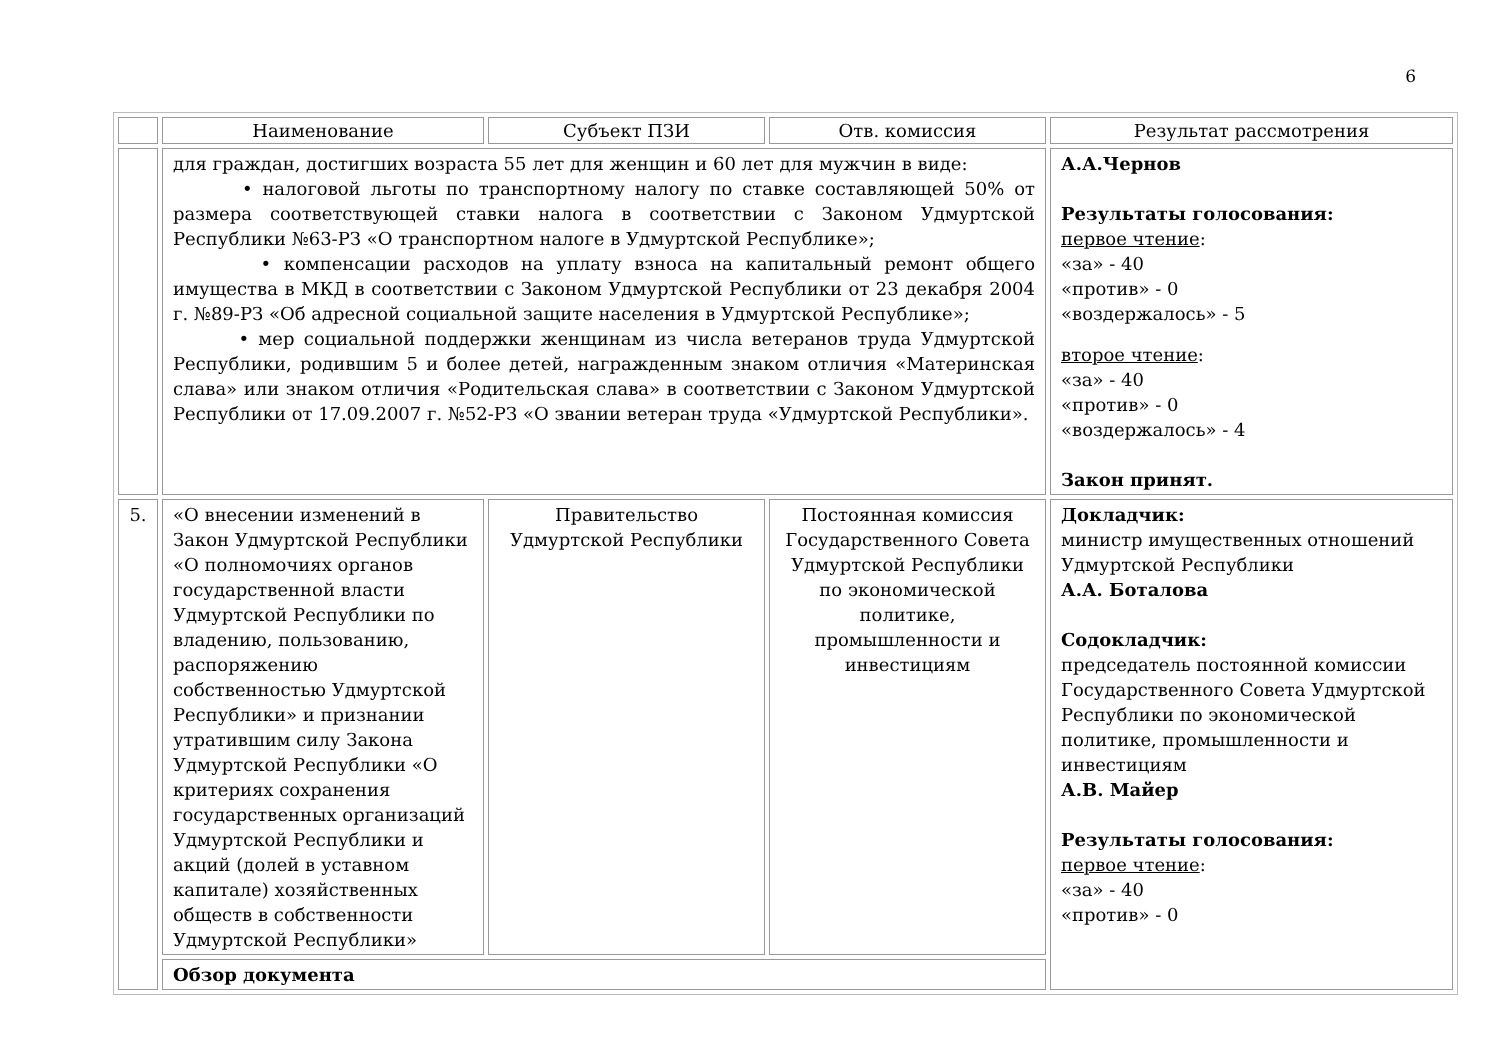6
| | Наименование | Субъект ПЗИ | Отв. комиссия | Результат рассмотрения |
| | для граждан, достигших возраста 55 лет для женщин и 60 лет для мужчин в виде: • налоговой льготы по транспортному налогу по ставке составляющей 50% от размера соответствующей ставки налога в соответствии с Законом Удмуртской Республики №63-РЗ «О транспортном налоге в Удмуртской Республике»; • компенсации расходов на уплату взноса на капитальный ремонт общего имущества в МКД в соответствии с Законом Удмуртской Республики от 23 декабря 2004 г. №89-РЗ «Об адресной социальной защите населения в Удмуртской Республике»; • мер социальной поддержки женщинам из числа ветеранов труда Удмуртской Республики, родившим 5 и более детей, награжденным знаком отличия «Материнская слава» или знаком отличия «Родительская слава» в соответствии с Законом Удмуртской Республики от 17.09.2007 г. №52-РЗ «О звании ветеран труда «Удмуртской Республики». | | | А.А.Чернов Результаты голосования: первое чтение : «за» - 40 «против» - 0 «воздержалось» - 5 второе чтение : «за» - 40 «против» - 0 «воздержалось» - 4 Закон принят. |
| 5. | «О внесении изменений в Закон Удмуртской Республики «О полномочиях органов государственной власти Удмуртской Республики по владению, пользованию, распоряжению собственностью Удмуртской Республики» и признании утратившим силу Закона Удмуртской Республики «О критериях сохранения государственных организаций Удмуртской Республики и акций (долей в уставном капитале) хозяйственных обществ в собственности Удмуртской Республики» | Правительство Удмуртской Республики | Постоянная комиссия Государственного Совета Удмуртской Республики по экономической политике, промышленности и инвестициям | Докладчик: министр имущественных отношений Удмуртской Республики А.А. Боталова Содокладчик: председатель постоянной комиссии Государственного Совета Удмуртской Республики по экономической политике, промышленности и инвестициям А.В. Майер Результаты голосования: первое чтение : «за» - 40 «против» - 0 |
| | Обзор документа | | | |